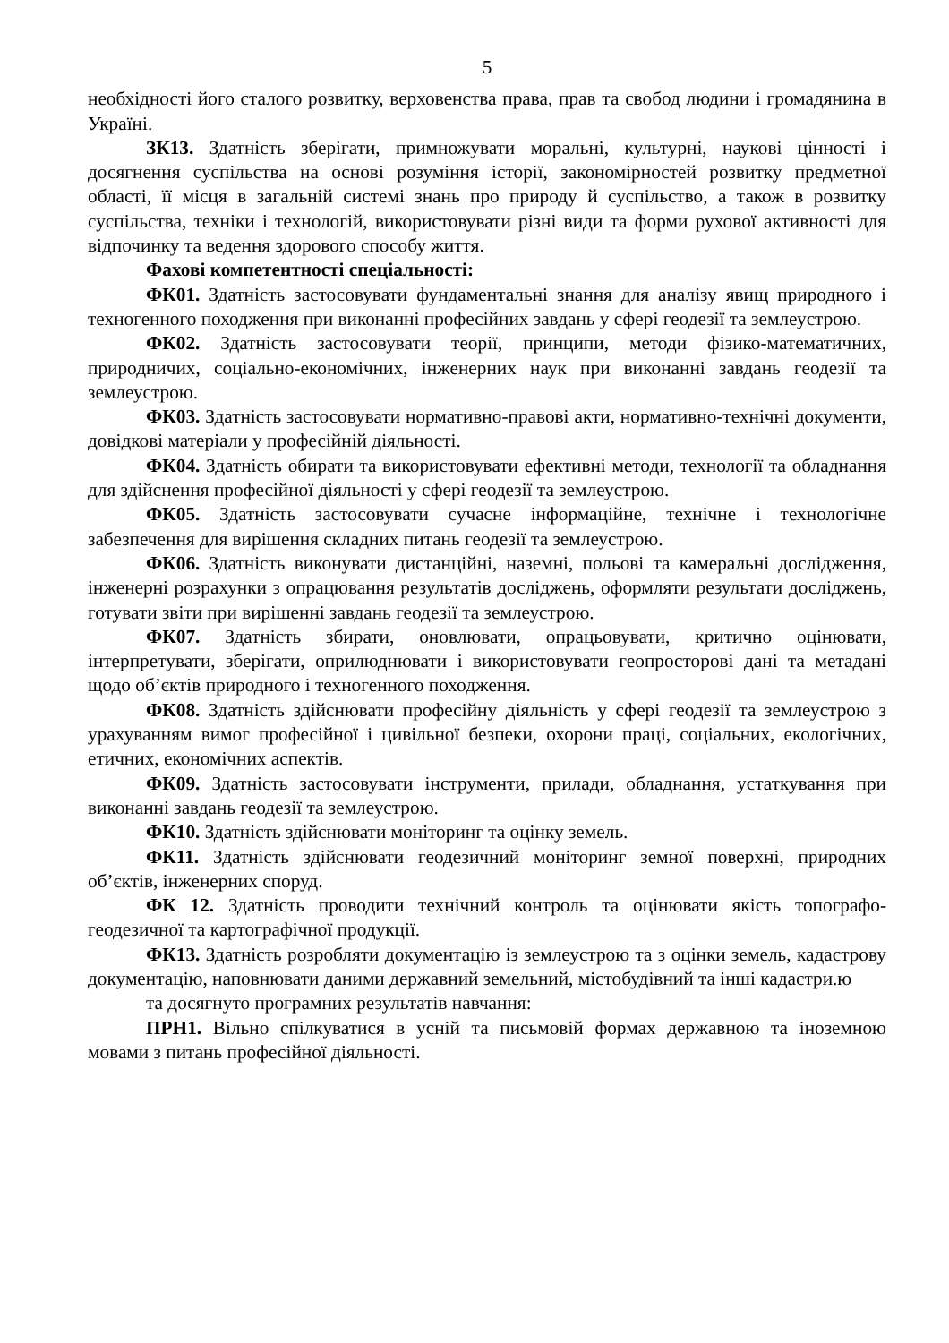5
необхідності його сталого розвитку, верховенства права, прав та свобод людини і громадянина в Україні.
ЗК13. Здатність зберігати, примножувати моральні, культурні, наукові цінності і досягнення суспільства на основі розуміння історії, закономірностей розвитку предметної області, її місця в загальній системі знань про природу й суспільство, а також в розвитку суспільства, техніки і технологій, використовувати різні види та форми рухової активності для відпочинку та ведення здорового способу життя.
Фахові компетентності спеціальності:
ФК01. Здатність застосовувати фундаментальні знання для аналізу явищ природного і техногенного походження при виконанні професійних завдань у сфері геодезії та землеустрою.
ФК02. Здатність застосовувати теорії, принципи, методи фізико-математичних, природничих, соціально-економічних, інженерних наук при виконанні завдань геодезії та землеустрою.
ФК03. Здатність застосовувати нормативно-правові акти, нормативно-технічні документи, довідкові матеріали у професійній діяльності.
ФК04. Здатність обирати та використовувати ефективні методи, технології та обладнання для здійснення професійної діяльності у сфері геодезії та землеустрою.
ФК05. Здатність застосовувати сучасне інформаційне, технічне і технологічне забезпечення для вирішення складних питань геодезії та землеустрою.
ФК06. Здатність виконувати дистанційні, наземні, польові та камеральні дослідження, інженерні розрахунки з опрацювання результатів досліджень, оформляти результати досліджень, готувати звіти при вирішенні завдань геодезії та землеустрою.
ФК07. Здатність збирати, оновлювати, опрацьовувати, критично оцінювати, інтерпретувати, зберігати, оприлюднювати і використовувати геопросторові дані та метадані щодо об’єктів природного і техногенного походження.
ФК08. Здатність здійснювати професійну діяльність у сфері геодезії та землеустрою з урахуванням вимог професійної і цивільної безпеки, охорони праці, соціальних, екологічних, етичних, економічних аспектів.
ФК09. Здатність застосовувати інструменти, прилади, обладнання, устаткування при виконанні завдань геодезії та землеустрою.
ФК10. Здатність здійснювати моніторинг та оцінку земель.
ФК11. Здатність здійснювати геодезичний моніторинг земної поверхні, природних об’єктів, інженерних споруд.
ФК 12. Здатність проводити технічний контроль та оцінювати якість топографо-геодезичної та картографічної продукції.
ФК13. Здатність розробляти документацію із землеустрою та з оцінки земель, кадастрову документацію, наповнювати даними державний земельний, містобудівний та інші кадастри.ю
та досягнуто програмних результатів навчання:
ПРН1. Вільно спілкуватися в усній та письмовій формах державною та іноземною мовами з питань професійної діяльності.